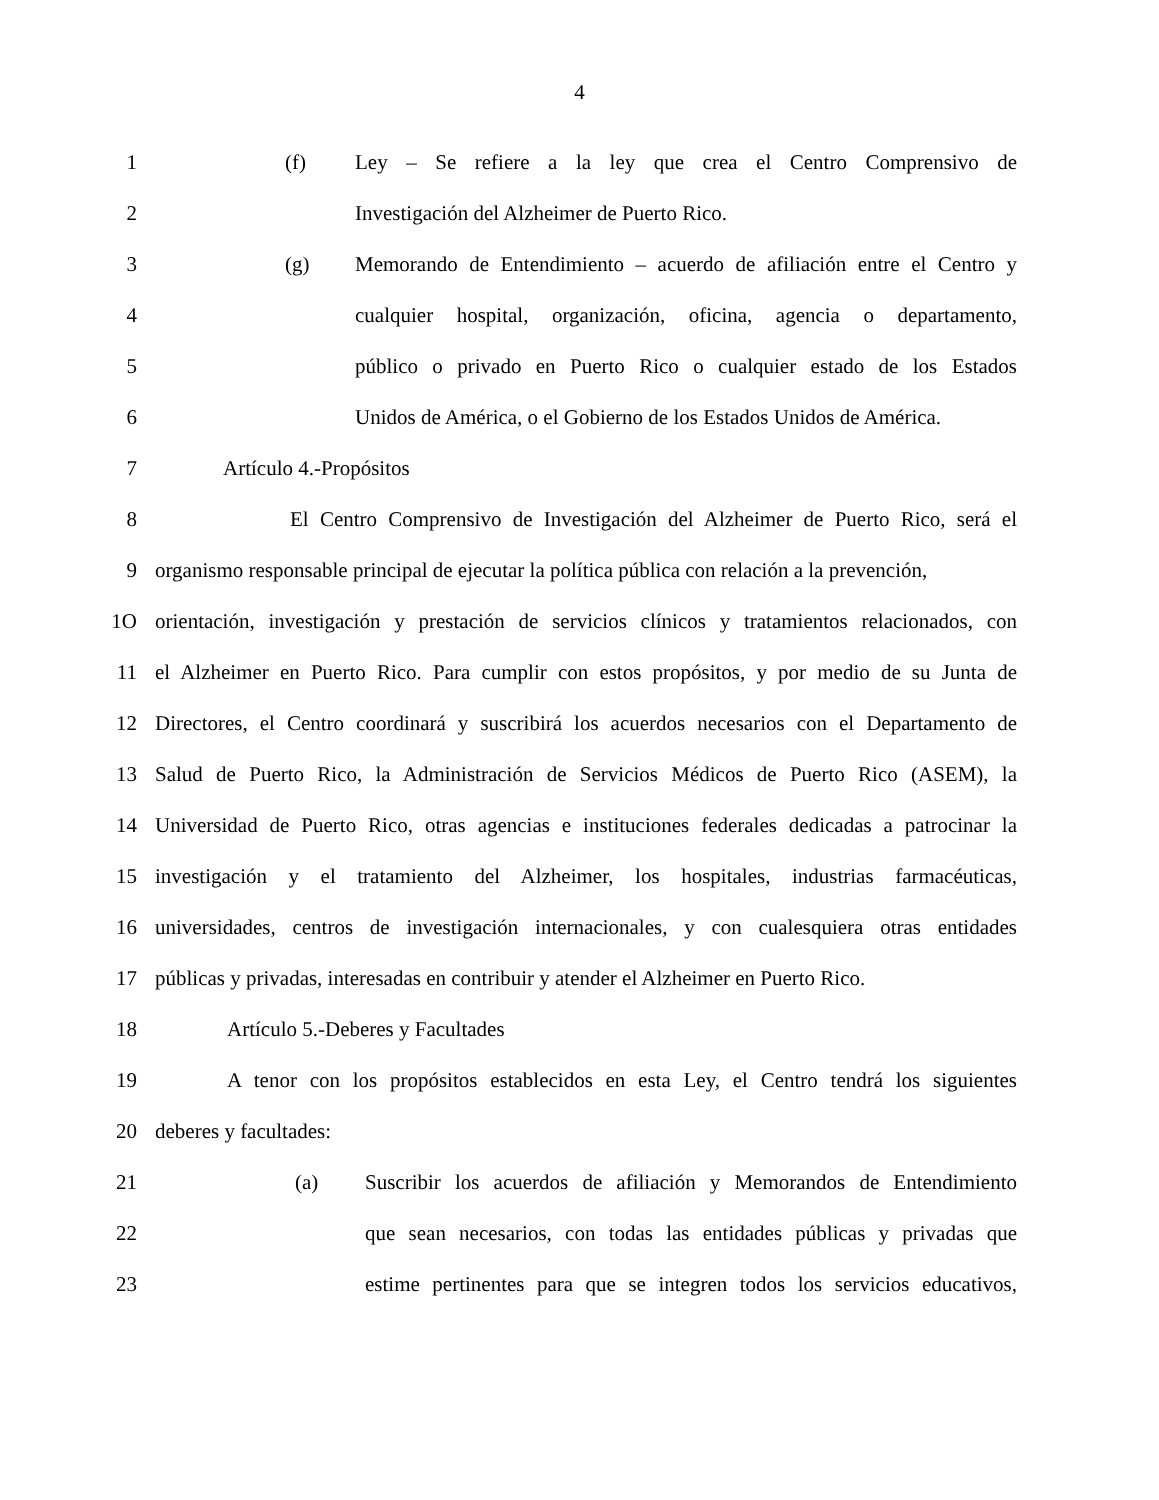4
1 (f) Ley – Se refiere a la ley que crea el Centro Comprensivo de
2 Investigación del Alzheimer de Puerto Rico.
3 (g) Memorando de Entendimiento – acuerdo de afiliación entre el Centro y
4 cualquier hospital, organización, oficina, agencia o departamento,
5 público o privado en Puerto Rico o cualquier estado de los Estados
6 Unidos de América, o el Gobierno de los Estados Unidos de América.
7 Artículo 4.-Propósitos
8 El Centro Comprensivo de Investigación del Alzheimer de Puerto Rico, será el
9 organismo responsable principal de ejecutar la política pública con relación a la prevención,
1O orientación, investigación y prestación de servicios clínicos y tratamientos relacionados, con
11 el Alzheimer en Puerto Rico. Para cumplir con estos propósitos, y por medio de su Junta de
12 Directores, el Centro coordinará y suscribirá los acuerdos necesarios con el Departamento de
13 Salud de Puerto Rico, la Administración de Servicios Médicos de Puerto Rico (ASEM), la
14 Universidad de Puerto Rico, otras agencias e instituciones federales dedicadas a patrocinar la
15 investigación y el tratamiento del Alzheimer, los hospitales, industrias farmacéuticas,
16 universidades, centros de investigación internacionales, y con cualesquiera otras entidades
17 públicas y privadas, interesadas en contribuir y atender el Alzheimer en Puerto Rico.
18 Artículo 5.-Deberes y Facultades
19 A tenor con los propósitos establecidos en esta Ley, el Centro tendrá los siguientes
20 deberes y facultades:
21 (a) Suscribir los acuerdos de afiliación y Memorandos de Entendimiento
22 que sean necesarios, con todas las entidades públicas y privadas que
23 estime pertinentes para que se integren todos los servicios educativos,